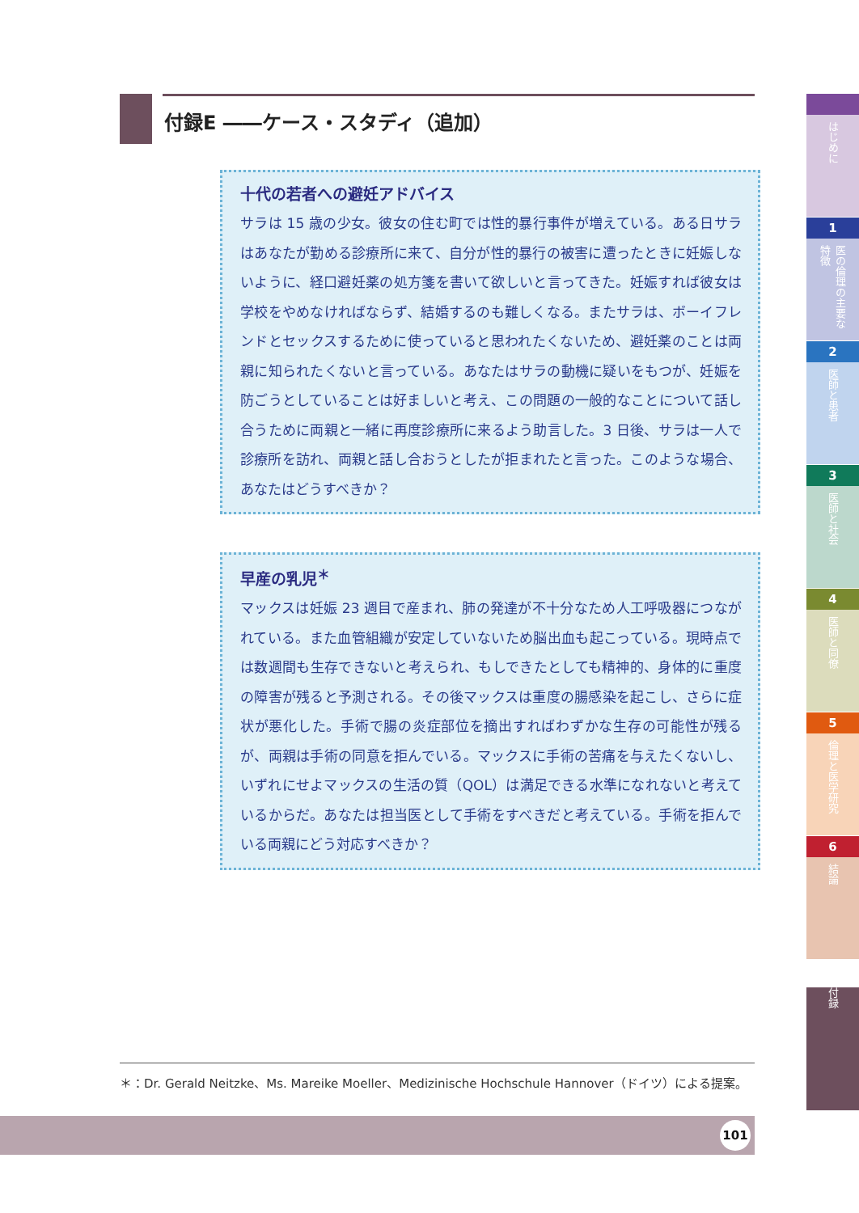付録E ――ケース・スタディ（追加）
十代の若者への避妊アドバイス
サラは 15 歳の少女。彼女の住む町では性的暴行事件が増えている。ある日サラはあなたが勤める診療所に来て、自分が性的暴行の被害に遭ったときに妊娠しないように、経口避妊薬の処方箋を書いて欲しいと言ってきた。妊娠すれば彼女は学校をやめなければならず、結婚するのも難しくなる。またサラは、ボーイフレンドとセックスするために使っていると思われたくないため、避妊薬のことは両親に知られたくないと言っている。あなたはサラの動機に疑いをもつが、妊娠を防ごうとしていることは好ましいと考え、この問題の一般的なことについて話し合うために両親と一緒に再度診療所に来るよう助言した。3 日後、サラは一人で診療所を訪れ、両親と話し合おうとしたが拒まれたと言った。このような場合、あなたはどうすべきか？
早産の乳児<sup>＊</sup>
マックスは妊娠 23 週目で産まれ、肺の発達が不十分なため人工呼吸器につながれている。また血管組織が安定していないため脳出血も起こっている。現時点では数週間も生存できないと考えられ、もしできたとしても精神的、身体的に重度の障害が残ると予測される。その後マックスは重度の腸感染を起こし、さらに症状が悪化した。手術で腸の炎症部位を摘出すればわずかな生存の可能性が残るが、両親は手術の同意を拒んでいる。マックスに手術の苦痛を与えたくないし、いずれにせよマックスの生活の質（QOL）は満足できる水準になれないと考えているからだ。あなたは担当医として手術をすべきだと考えている。手術を拒んでいる両親にどう対応すべきか？
＊：Dr. Gerald Neitzke、Ms. Mareike Moeller、Medizinische Hochschule Hannover（ドイツ）による提案。
101
はじめに
1
医の倫理の主要な特徴
2
医師と患者
3
医師と社会
4
医師と同僚
5
倫理と医学研究
6
結論
付録